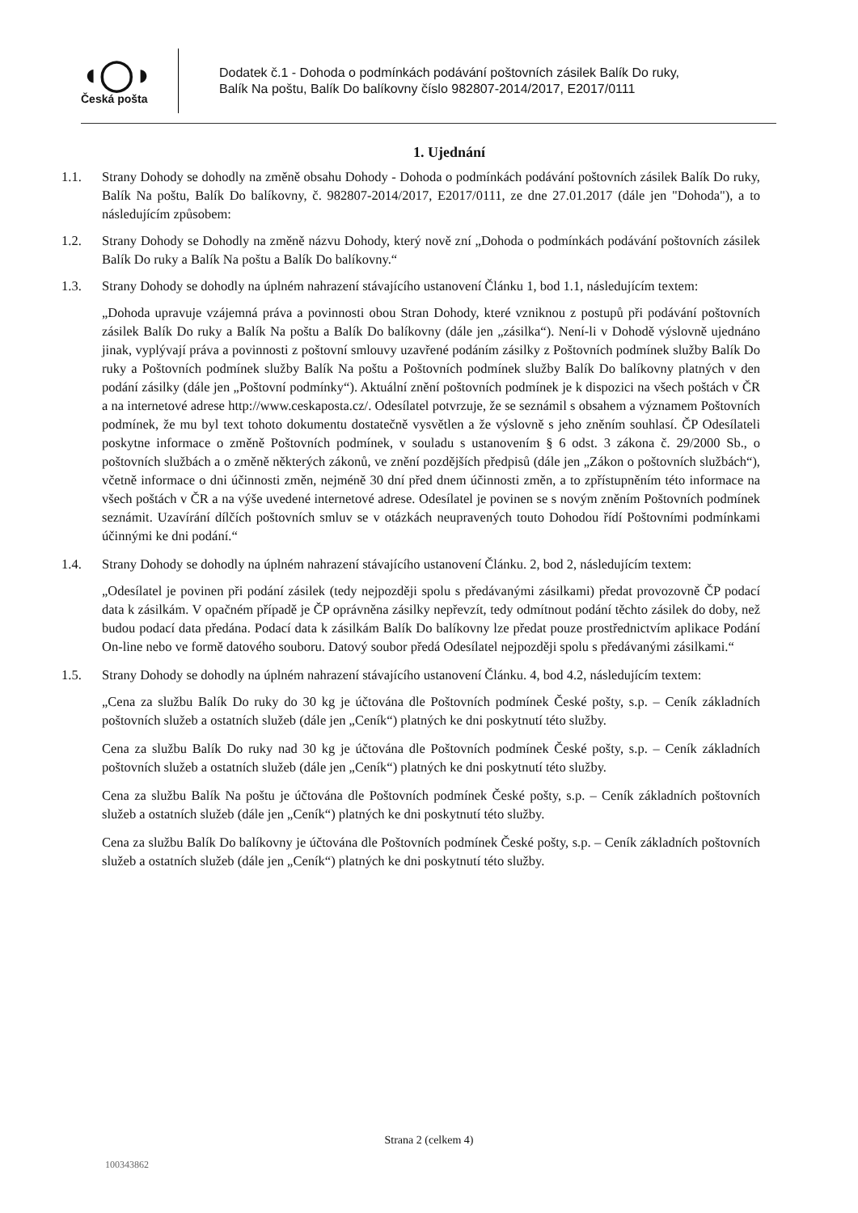◖◯◗
Česká pošta
Dodatek č.1 - Dohoda o podmínkách podávání poštovních zásilek Balík Do ruky,
Balík Na poštu, Balík Do balíkovny číslo 982807-2014/2017, E2017/0111
1. Ujednání
1.1. Strany Dohody se dohodly na změně obsahu Dohody - Dohoda o podmínkách podávání poštovních zásilek Balík Do ruky, Balík Na poštu, Balík Do balíkovny, č. 982807-2014/2017, E2017/0111, ze dne 27.01.2017 (dále jen "Dohoda"), a to následujícím způsobem:
1.2. Strany Dohody se Dohodly na změně názvu Dohody, který nově zní „Dohoda o podmínkách podávání poštovních zásilek Balík Do ruky a Balík Na poštu a Balík Do balíkovny.“
1.3. Strany Dohody se dohodly na úplném nahrazení stávajícího ustanovení Článku 1, bod 1.1, následujícím textem:
„Dohoda upravuje vzájemná práva a povinnosti obou Stran Dohody, které vzniknou z postupů při podávání poštovních zásilek Balík Do ruky a Balík Na poštu a Balík Do balíkovny (dále jen „zásilka“). Není-li v Dohodě výslovně ujednáno jinak, vyplývají práva a povinnosti z poštovní smlouvy uzavřené podáním zásilky z Poštovních podmínek služby Balík Do ruky a Poštovních podmínek služby Balík Na poštu a Poštovních podmínek služby Balík Do balíkovny platných v den podání zásilky (dále jen „Poštovní podmínky“). Aktuální znění poštovních podmínek je k dispozici na všech poštách v ČR a na internetové adrese http://www.ceskaposta.cz/. Odesílatel potvrzuje, že se seznámil s obsahem a významem Poštovních podmínek, že mu byl text tohoto dokumentu dostatečně vysvětlen a že výslovně s jeho zněním souhlasí. ČP Odesílateli poskytne informace o změně Poštovních podmínek, v souladu s ustanovením § 6 odst. 3 zákona č. 29/2000 Sb., o poštovních službách a o změně některých zákonů, ve znění pozdějších předpisů (dále jen „Zákon o poštovních službách“), včetně informace o dni účinnosti změn, nejméně 30 dní před dnem účinnosti změn, a to zpřístupněním této informace na všech poštách v ČR a na výše uvedené internetové adrese. Odesílatel je povinen se s novým zněním Poštovních podmínek seznámit. Uzavírání dílčích poštovních smluv se v otázkách neupravených touto Dohodou řídí Poštovními podmínkami účinnými ke dni podání.“
1.4. Strany Dohody se dohodly na úplném nahrazení stávajícího ustanovení Článku. 2, bod 2, následujícím textem:
„Odesílatel je povinen při podání zásilek (tedy nejpozději spolu s předávanými zásilkami) předat provozovně ČP podací data k zásilkám. V opačném případě je ČP oprávněna zásilky nepřevzít, tedy odmítnout podání těchto zásilek do doby, než budou podací data předána. Podací data k zásilkám Balík Do balíkovny lze předat pouze prostřednictvím aplikace Podání On-line nebo ve formě datového souboru. Datový soubor předá Odesílatel nejpozději spolu s předávanými zásilkami.“
1.5. Strany Dohody se dohodly na úplném nahrazení stávajícího ustanovení Článku. 4, bod 4.2, následujícím textem:
„Cena za službu Balík Do ruky do 30 kg je účtována dle Poštovních podmínek České pošty, s.p. – Ceník základních poštovních služeb a ostatních služeb (dále jen „Ceník“) platných ke dni poskytnutí této služby.
Cena za službu Balík Do ruky nad 30 kg je účtována dle Poštovních podmínek České pošty, s.p. – Ceník základních poštovních služeb a ostatních služeb (dále jen „Ceník“) platných ke dni poskytnutí této služby.
Cena za službu Balík Na poštu je účtována dle Poštovních podmínek České pošty, s.p. – Ceník základních poštovních služeb a ostatních služeb (dále jen „Ceník“) platných ke dni poskytnutí této služby.
Cena za službu Balík Do balíkovny je účtována dle Poštovních podmínek České pošty, s.p. – Ceník základních poštovních služeb a ostatních služeb (dále jen „Ceník“) platných ke dni poskytnutí této služby.
Strana 2 (celkem 4)
100343862